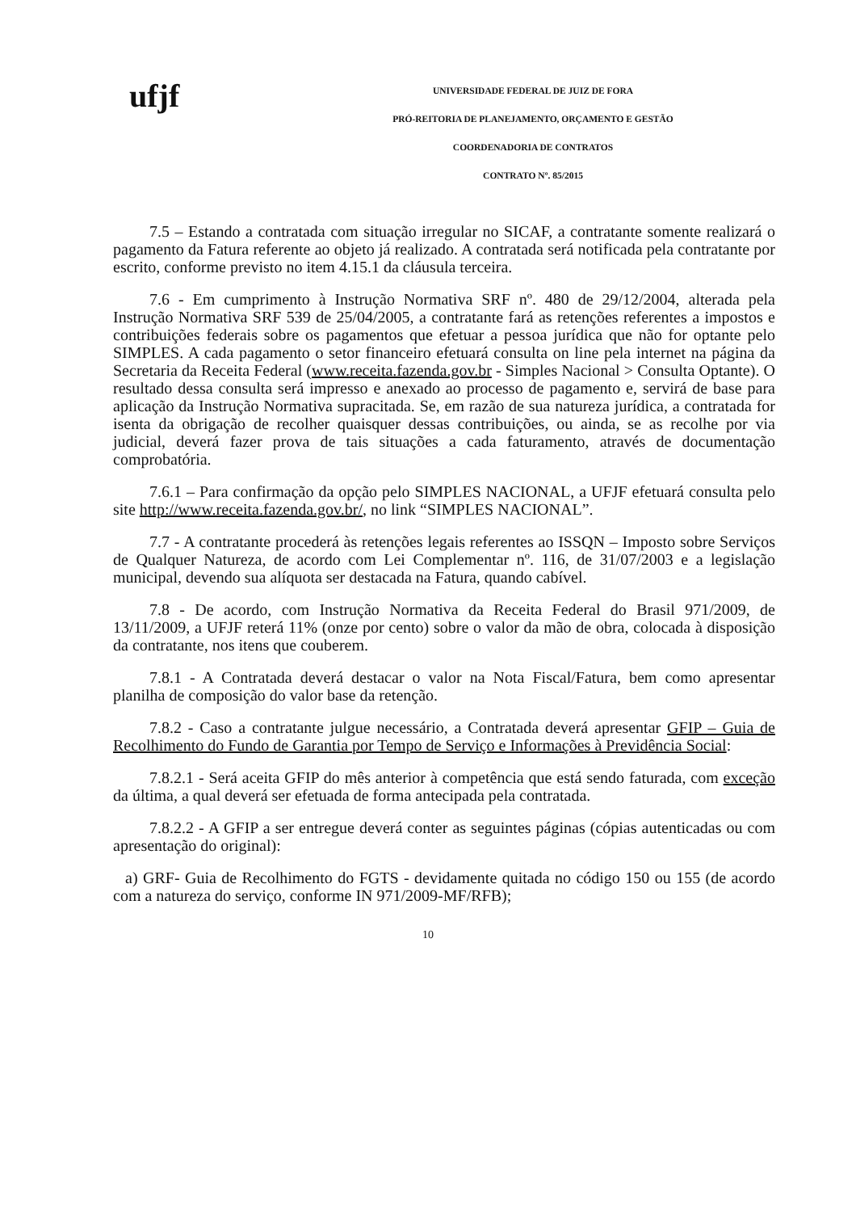ufjf
UNIVERSIDADE FEDERAL DE JUIZ DE FORA
PRÓ-REITORIA DE PLANEJAMENTO, ORÇAMENTO E GESTÃO
COORDENADORIA DE CONTRATOS
CONTRATO Nº. 85/2015
7.5 – Estando a contratada com situação irregular no SICAF, a contratante somente realizará o pagamento da Fatura referente ao objeto já realizado. A contratada será notificada pela contratante por escrito, conforme previsto no item 4.15.1 da cláusula terceira.
7.6 - Em cumprimento à Instrução Normativa SRF nº. 480 de 29/12/2004, alterada pela Instrução Normativa SRF 539 de 25/04/2005, a contratante fará as retenções referentes a impostos e contribuições federais sobre os pagamentos que efetuar a pessoa jurídica que não for optante pelo SIMPLES. A cada pagamento o setor financeiro efetuará consulta on line pela internet na página da Secretaria da Receita Federal (www.receita.fazenda.gov.br - Simples Nacional > Consulta Optante). O resultado dessa consulta será impresso e anexado ao processo de pagamento e, servirá de base para aplicação da Instrução Normativa supracitada. Se, em razão de sua natureza jurídica, a contratada for isenta da obrigação de recolher quaisquer dessas contribuições, ou ainda, se as recolhe por via judicial, deverá fazer prova de tais situações a cada faturamento, através de documentação comprobatória.
7.6.1 – Para confirmação da opção pelo SIMPLES NACIONAL, a UFJF efetuará consulta pelo site http://www.receita.fazenda.gov.br/, no link “SIMPLES NACIONAL”.
7.7 - A contratante procederá às retenções legais referentes ao ISSQN – Imposto sobre Serviços de Qualquer Natureza, de acordo com Lei Complementar nº. 116, de 31/07/2003 e a legislação municipal, devendo sua alíquota ser destacada na Fatura, quando cabível.
7.8 - De acordo, com Instrução Normativa da Receita Federal do Brasil 971/2009, de 13/11/2009, a UFJF reterá 11% (onze por cento) sobre o valor da mão de obra, colocada à disposição da contratante, nos itens que couberem.
7.8.1 - A Contratada deverá destacar o valor na Nota Fiscal/Fatura, bem como apresentar planilha de composição do valor base da retenção.
7.8.2 - Caso a contratante julgue necessário, a Contratada deverá apresentar GFIP – Guia de Recolhimento do Fundo de Garantia por Tempo de Serviço e Informações à Previdência Social:
7.8.2.1 - Será aceita GFIP do mês anterior à competência que está sendo faturada, com exceção da última, a qual deverá ser efetuada de forma antecipada pela contratada.
7.8.2.2 - A GFIP a ser entregue deverá conter as seguintes páginas (cópias autenticadas ou com apresentação do original):
a) GRF- Guia de Recolhimento do FGTS - devidamente quitada no código 150 ou 155 (de acordo com a natureza do serviço, conforme IN 971/2009-MF/RFB);
10